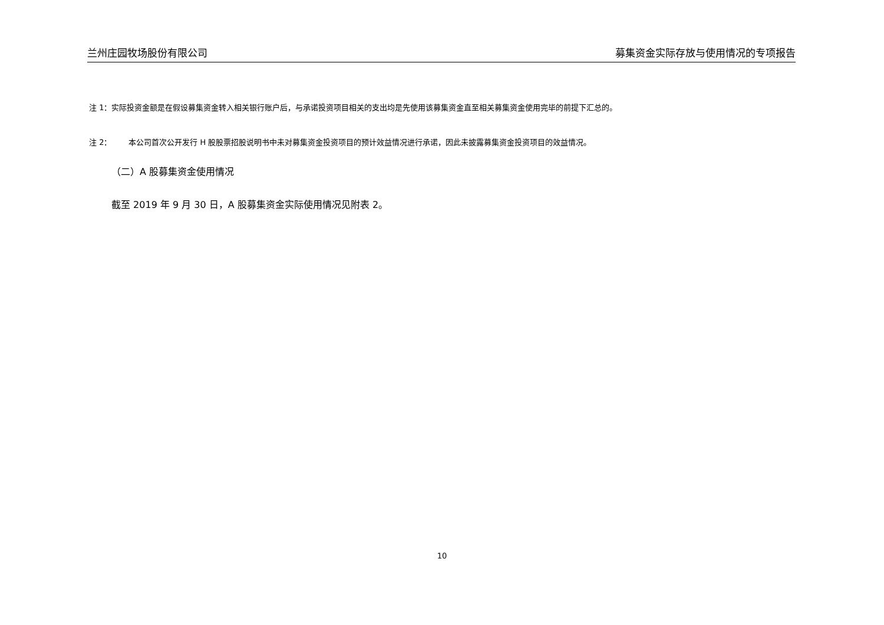兰州庄园牧场股份有限公司 募集资金实际存放与使用情况的专项报告
注 1：实际投资金额是在假设募集资金转入相关银行账户后，与承诺投资项目相关的支出均是先使用该募集资金直至相关募集资金使用完毕的前提下汇总的。
注 2： 本公司首次公开发行 H 股股票招股说明书中未对募集资金投资项目的预计效益情况进行承诺，因此未披露募集资金投资项目的效益情况。
（二）A 股募集资金使用情况
截至 2019 年 9 月 30 日，A 股募集资金实际使用情况见附表 2。
10